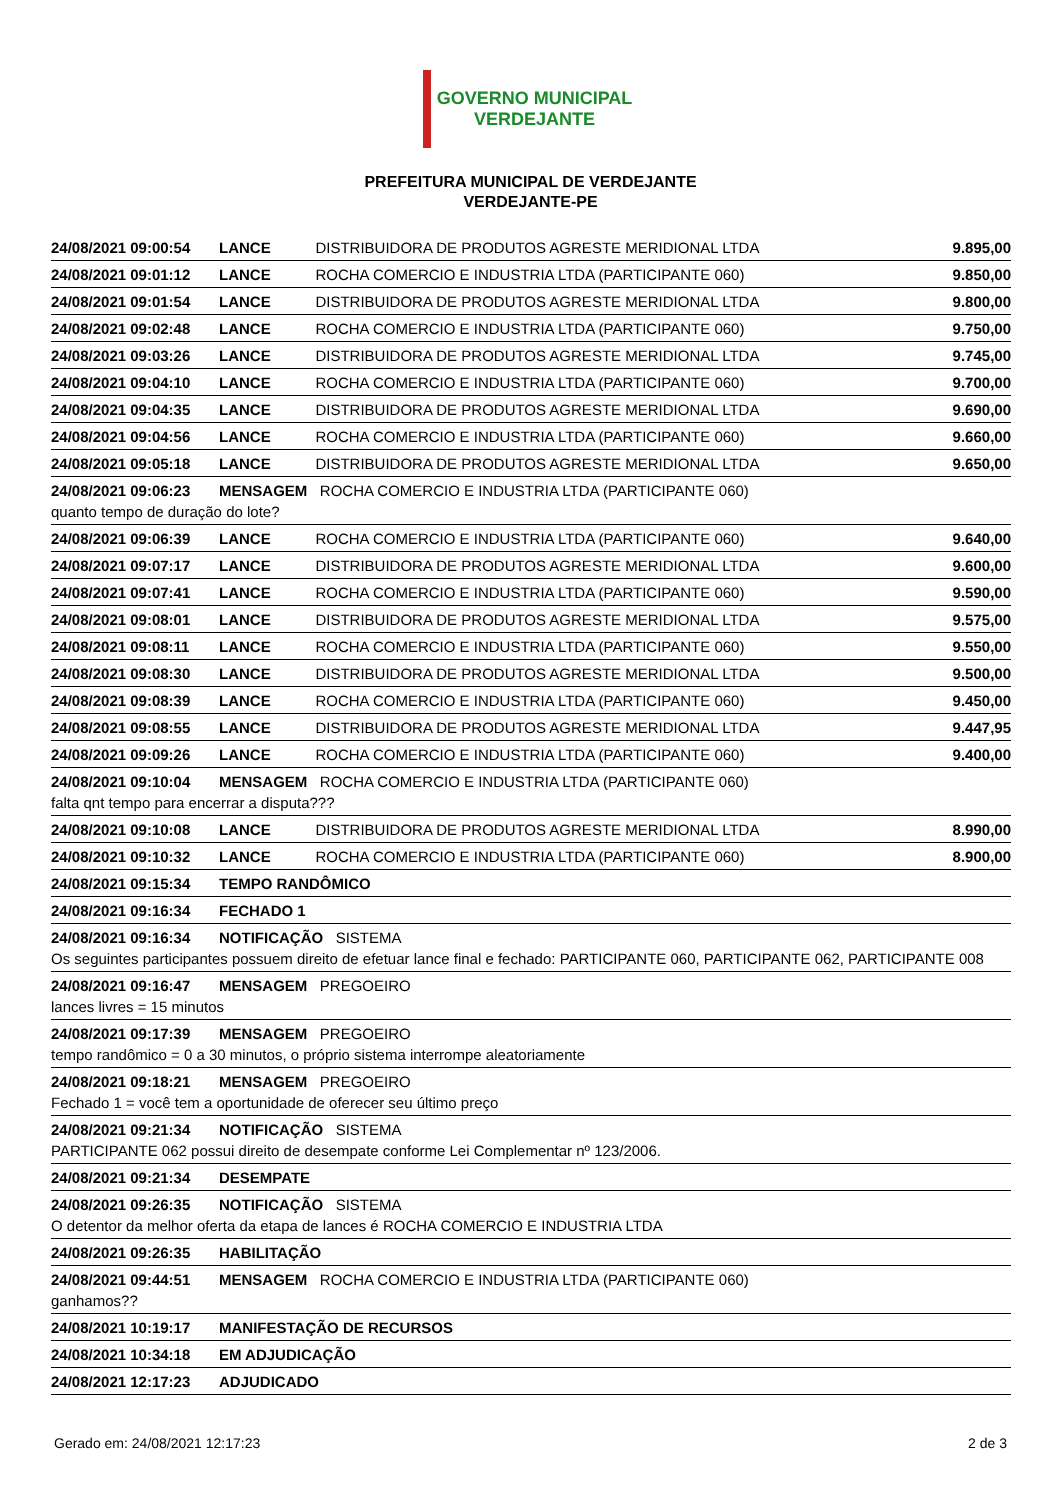GOVERNO MUNICIPAL
VERDEJANTE
PREFEITURA MUNICIPAL DE VERDEJANTE
VERDEJANTE-PE
| 24/08/2021 09:00:54 | LANCE | DISTRIBUIDORA DE PRODUTOS AGRESTE MERIDIONAL LTDA | 9.895,00 |
| 24/08/2021 09:01:12 | LANCE | ROCHA COMERCIO E INDUSTRIA LTDA (PARTICIPANTE 060) | 9.850,00 |
| 24/08/2021 09:01:54 | LANCE | DISTRIBUIDORA DE PRODUTOS AGRESTE MERIDIONAL LTDA | 9.800,00 |
| 24/08/2021 09:02:48 | LANCE | ROCHA COMERCIO E INDUSTRIA LTDA (PARTICIPANTE 060) | 9.750,00 |
| 24/08/2021 09:03:26 | LANCE | DISTRIBUIDORA DE PRODUTOS AGRESTE MERIDIONAL LTDA | 9.745,00 |
| 24/08/2021 09:04:10 | LANCE | ROCHA COMERCIO E INDUSTRIA LTDA (PARTICIPANTE 060) | 9.700,00 |
| 24/08/2021 09:04:35 | LANCE | DISTRIBUIDORA DE PRODUTOS AGRESTE MERIDIONAL LTDA | 9.690,00 |
| 24/08/2021 09:04:56 | LANCE | ROCHA COMERCIO E INDUSTRIA LTDA (PARTICIPANTE 060) | 9.660,00 |
| 24/08/2021 09:05:18 | LANCE | DISTRIBUIDORA DE PRODUTOS AGRESTE MERIDIONAL LTDA | 9.650,00 |
| 24/08/2021 09:06:23 | MENSAGEM ROCHA COMERCIO E INDUSTRIA LTDA (PARTICIPANTE 060) | | |
| quanto tempo de duração do lote? | | | |
| 24/08/2021 09:06:39 | LANCE | ROCHA COMERCIO E INDUSTRIA LTDA (PARTICIPANTE 060) | 9.640,00 |
| 24/08/2021 09:07:17 | LANCE | DISTRIBUIDORA DE PRODUTOS AGRESTE MERIDIONAL LTDA | 9.600,00 |
| 24/08/2021 09:07:41 | LANCE | ROCHA COMERCIO E INDUSTRIA LTDA (PARTICIPANTE 060) | 9.590,00 |
| 24/08/2021 09:08:01 | LANCE | DISTRIBUIDORA DE PRODUTOS AGRESTE MERIDIONAL LTDA | 9.575,00 |
| 24/08/2021 09:08:11 | LANCE | ROCHA COMERCIO E INDUSTRIA LTDA (PARTICIPANTE 060) | 9.550,00 |
| 24/08/2021 09:08:30 | LANCE | DISTRIBUIDORA DE PRODUTOS AGRESTE MERIDIONAL LTDA | 9.500,00 |
| 24/08/2021 09:08:39 | LANCE | ROCHA COMERCIO E INDUSTRIA LTDA (PARTICIPANTE 060) | 9.450,00 |
| 24/08/2021 09:08:55 | LANCE | DISTRIBUIDORA DE PRODUTOS AGRESTE MERIDIONAL LTDA | 9.447,95 |
| 24/08/2021 09:09:26 | LANCE | ROCHA COMERCIO E INDUSTRIA LTDA (PARTICIPANTE 060) | 9.400,00 |
| 24/08/2021 09:10:04 | MENSAGEM ROCHA COMERCIO E INDUSTRIA LTDA (PARTICIPANTE 060) | | |
| falta qnt tempo para encerrar a disputa??? | | | |
| 24/08/2021 09:10:08 | LANCE | DISTRIBUIDORA DE PRODUTOS AGRESTE MERIDIONAL LTDA | 8.990,00 |
| 24/08/2021 09:10:32 | LANCE | ROCHA COMERCIO E INDUSTRIA LTDA (PARTICIPANTE 060) | 8.900,00 |
| 24/08/2021 09:15:34 | TEMPO RANDÔMICO | | |
| 24/08/2021 09:16:34 | FECHADO 1 | | |
| 24/08/2021 09:16:34 | NOTIFICAÇÃO SISTEMA | | |
| Os seguintes participantes possuem direito de efetuar lance final e fechado: PARTICIPANTE 060, PARTICIPANTE 062, PARTICIPANTE 008 | | | |
| 24/08/2021 09:16:47 | MENSAGEM PREGOEIRO | | |
| lances livres = 15 minutos | | | |
| 24/08/2021 09:17:39 | MENSAGEM PREGOEIRO | | |
| tempo randômico = 0 a 30 minutos, o próprio sistema interrompe aleatoriamente | | | |
| 24/08/2021 09:18:21 | MENSAGEM PREGOEIRO | | |
| Fechado 1 = você tem a oportunidade de oferecer seu último preço | | | |
| 24/08/2021 09:21:34 | NOTIFICAÇÃO SISTEMA | | |
| PARTICIPANTE 062 possui direito de desempate conforme Lei Complementar nº 123/2006. | | | |
| 24/08/2021 09:21:34 | DESEMPATE | | |
| 24/08/2021 09:26:35 | NOTIFICAÇÃO SISTEMA | | |
| O detentor da melhor oferta da etapa de lances é ROCHA COMERCIO E INDUSTRIA LTDA | | | |
| 24/08/2021 09:26:35 | HABILITAÇÃO | | |
| 24/08/2021 09:44:51 | MENSAGEM ROCHA COMERCIO E INDUSTRIA LTDA (PARTICIPANTE 060) | | |
| ganhamos?? | | | |
| 24/08/2021 10:19:17 | MANIFESTAÇÃO DE RECURSOS | | |
| 24/08/2021 10:34:18 | EM ADJUDICAÇÃO | | |
| 24/08/2021 12:17:23 | ADJUDICADO | | |
Gerado em: 24/08/2021 12:17:23 2 de 3